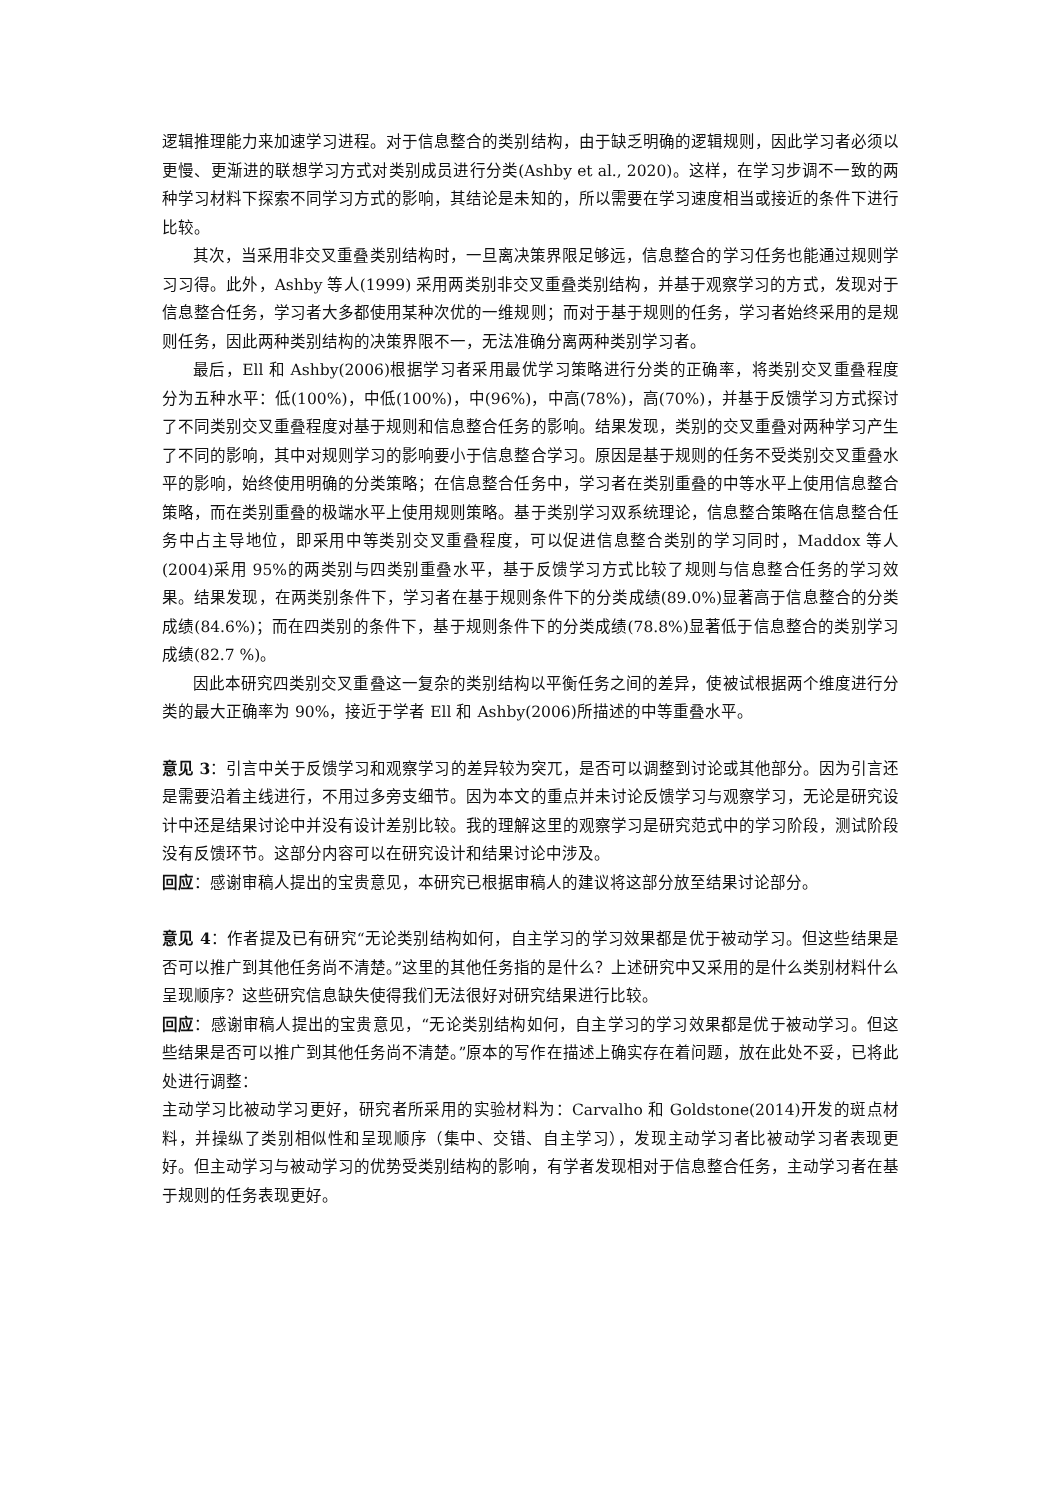逻辑推理能力来加速学习进程。对于信息整合的类别结构，由于缺乏明确的逻辑规则，因此学习者必须以更慢、更渐进的联想学习方式对类别成员进行分类(Ashby et al., 2020)。这样，在学习步调不一致的两种学习材料下探索不同学习方式的影响，其结论是未知的，所以需要在学习速度相当或接近的条件下进行比较。
其次，当采用非交叉重叠类别结构时，一旦离决策界限足够远，信息整合的学习任务也能通过规则学习习得。此外，Ashby 等人(1999) 采用两类别非交叉重叠类别结构，并基于观察学习的方式，发现对于信息整合任务，学习者大多都使用某种次优的一维规则；而对于基于规则的任务，学习者始终采用的是规则任务，因此两种类别结构的决策界限不一，无法准确分离两种类别学习者。
最后，Ell 和 Ashby(2006)根据学习者采用最优学习策略进行分类的正确率，将类别交叉重叠程度分为五种水平：低(100%)，中低(100%)，中(96%)，中高(78%)，高(70%)，并基于反馈学习方式探讨了不同类别交叉重叠程度对基于规则和信息整合任务的影响。结果发现，类别的交叉重叠对两种学习产生了不同的影响，其中对规则学习的影响要小于信息整合学习。原因是基于规则的任务不受类别交叉重叠水平的影响，始终使用明确的分类策略；在信息整合任务中，学习者在类别重叠的中等水平上使用信息整合策略，而在类别重叠的极端水平上使用规则策略。基于类别学习双系统理论，信息整合策略在信息整合任务中占主导地位，即采用中等类别交叉重叠程度，可以促进信息整合类别的学习同时，Maddox 等人(2004)采用 95%的两类别与四类别重叠水平，基于反馈学习方式比较了规则与信息整合任务的学习效果。结果发现，在两类别条件下，学习者在基于规则条件下的分类成绩(89.0%)显著高于信息整合的分类成绩(84.6%)；而在四类别的条件下，基于规则条件下的分类成绩(78.8%)显著低于信息整合的类别学习成绩(82.7 %)。
因此本研究四类别交叉重叠这一复杂的类别结构以平衡任务之间的差异，使被试根据两个维度进行分类的最大正确率为 90%，接近于学者 Ell 和 Ashby(2006)所描述的中等重叠水平。
意见 3：引言中关于反馈学习和观察学习的差异较为突兀，是否可以调整到讨论或其他部分。因为引言还是需要沿着主线进行，不用过多旁支细节。因为本文的重点并未讨论反馈学习与观察学习，无论是研究设计中还是结果讨论中并没有设计差别比较。我的理解这里的观察学习是研究范式中的学习阶段，测试阶段没有反馈环节。这部分内容可以在研究设计和结果讨论中涉及。
回应：感谢审稿人提出的宝贵意见，本研究已根据审稿人的建议将这部分放至结果讨论部分。
意见 4：作者提及已有研究“无论类别结构如何，自主学习的学习效果都是优于被动学习。但这些结果是否可以推广到其他任务尚不清楚。”这里的其他任务指的是什么？上述研究中又采用的是什么类别材料什么呈现顺序？这些研究信息缺失使得我们无法很好对研究结果进行比较。
回应：感谢审稿人提出的宝贵意见，“无论类别结构如何，自主学习的学习效果都是优于被动学习。但这些结果是否可以推广到其他任务尚不清楚。”原本的写作在描述上确实存在着问题，放在此处不妥，已将此处进行调整：
主动学习比被动学习更好，研究者所采用的实验材料为：Carvalho 和 Goldstone(2014)开发的斑点材料，并操纵了类别相似性和呈现顺序（集中、交错、自主学习），发现主动学习者比被动学习者表现更好。但主动学习与被动学习的优势受类别结构的影响，有学者发现相对于信息整合任务，主动学习者在基于规则的任务表现更好。